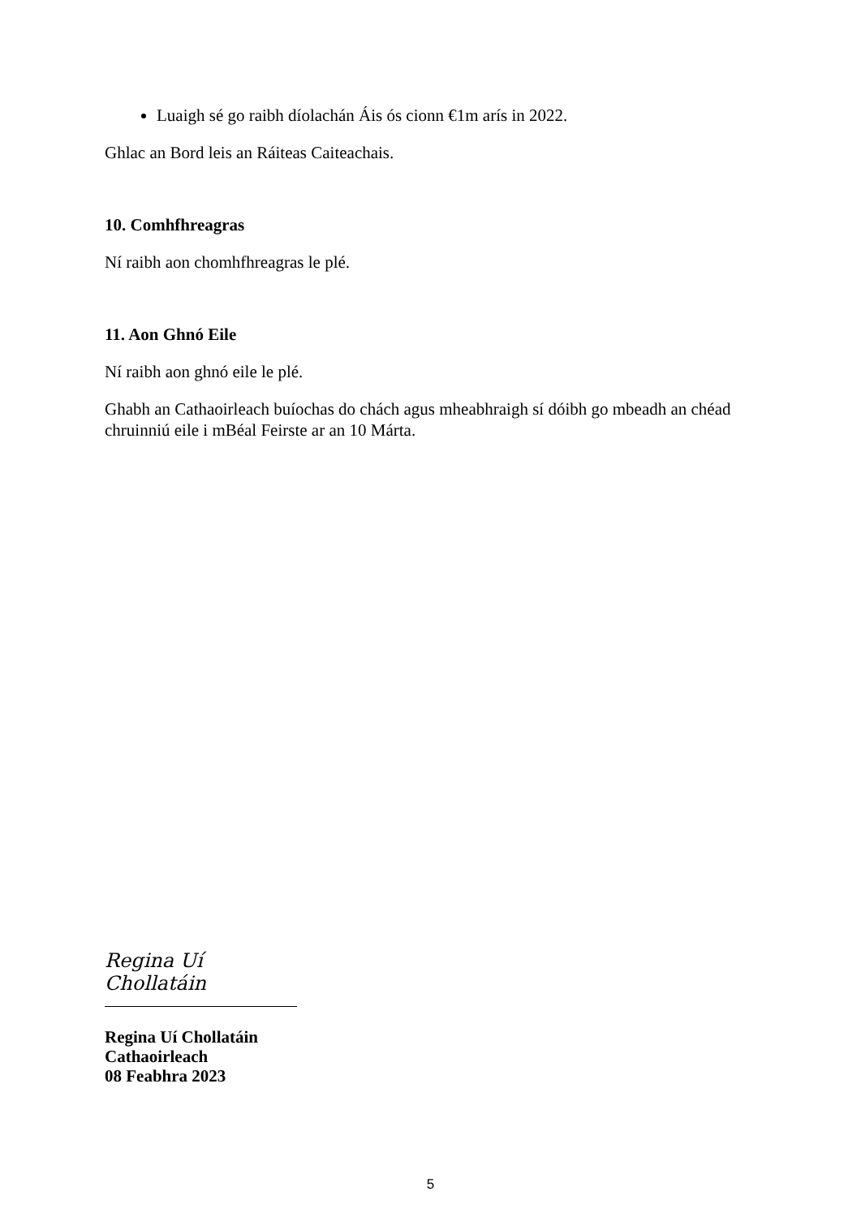Luaigh sé go raibh díolachán Áis ós cionn €1m arís in 2022.
Ghlac an Bord leis an Ráiteas Caiteachais.
10. Comhfhreagras
Ní raibh aon chomhfhreagras le plé.
11. Aon Ghnó Eile
Ní raibh aon ghnó eile le plé.
Ghabh an Cathaoirleach buíochas do chách agus mheabhraigh sí dóibh go mbeadh an chéad chruinniú eile i mBéal Feirste ar an 10 Márta.
Regina Uí Chollatáin
Regina Uí Chollatáin
Cathaoirleach
08 Feabhra 2023
5